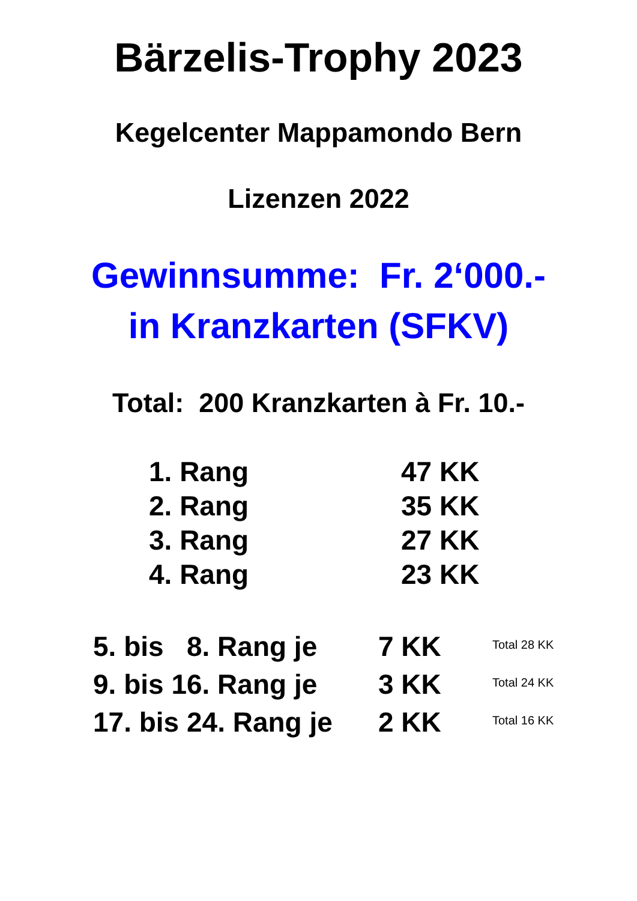Bärzelis-Trophy 2023
Kegelcenter Mappamondo Bern
Lizenzen 2022
Gewinnsumme: Fr. 2‘000.-
in Kranzkarten (SFKV)
Total: 200 Kranzkarten à Fr. 10.-
| 1. Rang | 47 KK |
| 2. Rang | 35 KK |
| 3. Rang | 27 KK |
| 4. Rang | 23 KK |
| 5. bis 8. Rang je | 7 KK | Total 28 KK |
| 9. bis 16. Rang je | 3 KK | Total 24 KK |
| 17. bis 24. Rang je | 2 KK | Total 16 KK |